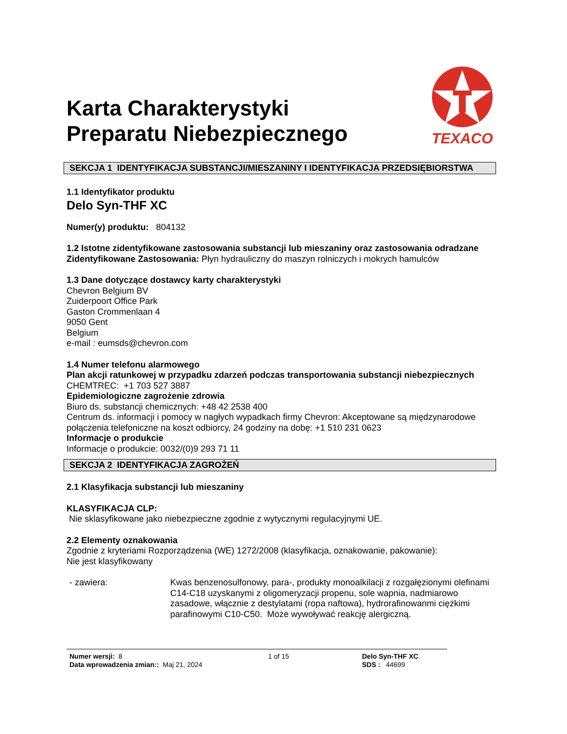TEXACO
Karta Charakterystyki
Preparatu Niebezpiecznego
SEKCJA 1 IDENTYFIKACJA SUBSTANCJI/MIESZANINY I IDENTYFIKACJA PRZEDSIĘBIORSTWA
1.1 Identyfikator produktu
Delo Syn-THF XC
Numer(y) produktu: 804132
1.2 Istotne zidentyfikowane zastosowania substancji lub mieszaniny oraz zastosowania odradzane
Zidentyfikowane Zastosowania: Płyn hydrauliczny do maszyn rolniczych i mokrych hamulców
1.3 Dane dotyczące dostawcy karty charakterystyki
Chevron Belgium BV
Zuiderpoort Office Park
Gaston Crommenlaan 4
9050 Gent
Belgium
e-mail : eumsds@chevron.com
1.4 Numer telefonu alarmowego
Plan akcji ratunkowej w przypadku zdarzeń podczas transportowania substancji niebezpiecznych
CHEMTREC: +1 703 527 3887
Epidemiologiczne zagrożenie zdrowia
Biuro ds. substancji chemicznych: +48 42 2538 400
Centrum ds. informacji i pomocy w nagłych wypadkach firmy Chevron: Akceptowane są międzynarodowe połączenia telefoniczne na koszt odbiorcy, 24 godziny na dobę: +1 510 231 0623
Informacje o produkcie
Informacje o produkcie: 0032/(0)9 293 71 11
SEKCJA 2 IDENTYFIKACJA ZAGROŻEŃ
2.1 Klasyfikacja substancji lub mieszaniny
KLASYFIKACJA CLP:
Nie sklasyfikowane jako niebezpieczne zgodnie z wytycznymi regulacyjnymi UE.
2.2 Elementy oznakowania
Zgodnie z kryteriami Rozporządzenia (WE) 1272/2008 (klasyfikacja, oznakowanie, pakowanie):
Nie jest klasyfikowany
- zawiera: Kwas benzenosulfonowy, para-, produkty monoalkilacji z rozgałęzionymi olefinami C14-C18 uzyskanymi z oligomeryzacji propenu, sole wapnia, nadmiarowo zasadowe, włącznie z destylatami (ropa naftowa), hydrorafinowanmi ciężkimi parafinowymi C10-C50. Może wywoływać reakcję alergiczną.
Numer wersji: 8
Data wprowadzenia zmian:: Maj 21, 2024
1 of 15 Delo Syn-THF XC
SDS : 44699